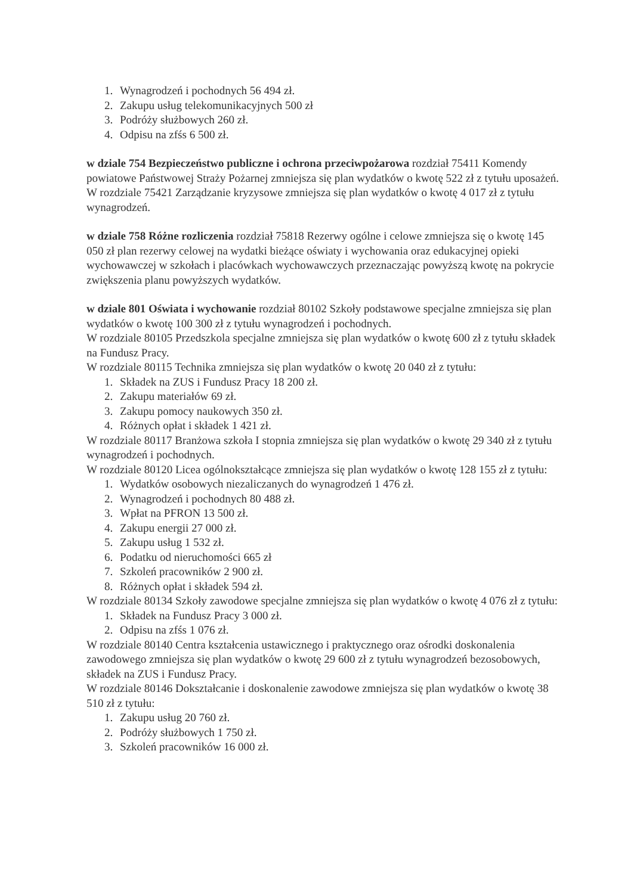1. Wynagrodzeń i pochodnych 56 494 zł.
2. Zakupu usług telekomunikacyjnych 500 zł
3. Podróży służbowych 260 zł.
4. Odpisu na zfśs 6 500 zł.
w dziale 754 Bezpieczeństwo publiczne i ochrona przeciwpożarowa rozdział 75411 Komendy powiatowe Państwowej Straży Pożarnej zmniejsza się plan wydatków o kwotę 522 zł z tytułu uposażeń.
W rozdziale 75421 Zarządzanie kryzysowe zmniejsza się plan wydatków o kwotę 4 017 zł z tytułu wynagrodzeń.
w dziale 758 Różne rozliczenia rozdział 75818 Rezerwy ogólne i celowe zmniejsza się o kwotę 145 050 zł plan rezerwy celowej na wydatki bieżące oświaty i wychowania oraz edukacyjnej opieki wychowawczej w szkołach i placówkach wychowawczych przeznaczając powyższą kwotę na pokrycie zwiększenia planu powyższych wydatków.
w dziale 801 Oświata i wychowanie rozdział 80102 Szkoły podstawowe specjalne zmniejsza się plan wydatków o kwotę 100 300 zł z tytułu wynagrodzeń i pochodnych.
W rozdziale 80105 Przedszkola specjalne zmniejsza się plan wydatków o kwotę 600 zł z tytułu składek na Fundusz Pracy.
W rozdziale 80115 Technika zmniejsza się plan wydatków o kwotę 20 040 zł z tytułu:
1. Składek na ZUS i Fundusz Pracy 18 200 zł.
2. Zakupu materiałów 69 zł.
3. Zakupu pomocy naukowych 350 zł.
4. Różnych opłat i składek 1 421 zł.
W rozdziale 80117 Branżowa szkoła I stopnia zmniejsza się plan wydatków o kwotę 29 340 zł z tytułu wynagrodzeń i pochodnych.
W rozdziale 80120 Licea ogólnokształcące zmniejsza się plan wydatków o kwotę 128 155 zł z tytułu:
1. Wydatków osobowych niezaliczanych do wynagrodzeń 1 476 zł.
2. Wynagrodzeń i pochodnych 80 488 zł.
3. Wpłat na PFRON 13 500 zł.
4. Zakupu energii 27 000 zł.
5. Zakupu usług 1 532 zł.
6. Podatku od nieruchomości 665 zł
7. Szkoleń pracowników 2 900 zł.
8. Różnych opłat i składek 594 zł.
W rozdziale 80134 Szkoły zawodowe specjalne zmniejsza się plan wydatków o kwotę 4 076 zł z tytułu:
1. Składek na Fundusz Pracy 3 000 zł.
2. Odpisu na zfśs 1 076 zł.
W rozdziale 80140 Centra kształcenia ustawicznego i praktycznego oraz ośrodki doskonalenia zawodowego zmniejsza się plan wydatków o kwotę 29 600 zł z tytułu wynagrodzeń bezosobowych, składek na ZUS i Fundusz Pracy.
W rozdziale 80146 Dokształcanie i doskonalenie zawodowe zmniejsza się plan wydatków o kwotę 38 510 zł z tytułu:
1. Zakupu usług 20 760 zł.
2. Podróży służbowych 1 750 zł.
3. Szkoleń pracowników 16 000 zł.